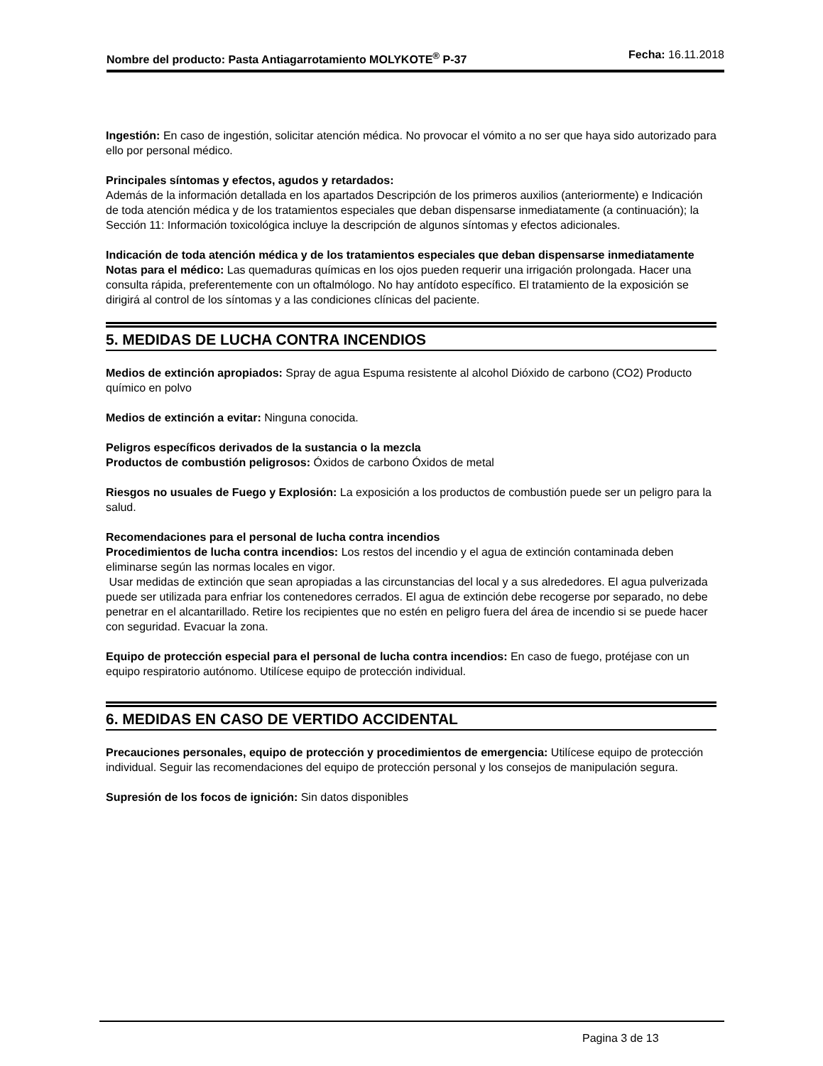Nombre del producto: Pasta Antiagarrotamiento MOLYKOTE<sup>®</sup> P-37
Fecha: 16.11.2018
Ingestión: En caso de ingestión, solicitar atención médica. No provocar el vómito a no ser que haya sido autorizado para ello por personal médico.
Principales síntomas y efectos, agudos y retardados:
Además de la información detallada en los apartados Descripción de los primeros auxilios (anteriormente) e Indicación de toda atención médica y de los tratamientos especiales que deban dispensarse inmediatamente (a continuación); la Sección 11: Información toxicológica incluye la descripción de algunos síntomas y efectos adicionales.
Indicación de toda atención médica y de los tratamientos especiales que deban dispensarse inmediatamente
Notas para el médico: Las quemaduras químicas en los ojos pueden requerir una irrigación prolongada. Hacer una consulta rápida, preferentemente con un oftalmólogo. No hay antídoto específico. El tratamiento de la exposición se dirigirá al control de los síntomas y a las condiciones clínicas del paciente.
5. MEDIDAS DE LUCHA CONTRA INCENDIOS
Medios de extinción apropiados: Spray de agua Espuma resistente al alcohol Dióxido de carbono (CO2) Producto químico en polvo
Medios de extinción a evitar: Ninguna conocida.
Peligros específicos derivados de la sustancia o la mezcla
Productos de combustión peligrosos: Óxidos de carbono Óxidos de metal
Riesgos no usuales de Fuego y Explosión: La exposición a los productos de combustión puede ser un peligro para la salud.
Recomendaciones para el personal de lucha contra incendios
Procedimientos de lucha contra incendios: Los restos del incendio y el agua de extinción contaminada deben eliminarse según las normas locales en vigor.
Usar medidas de extinción que sean apropiadas a las circunstancias del local y a sus alrededores. El agua pulverizada puede ser utilizada para enfriar los contenedores cerrados. El agua de extinción debe recogerse por separado, no debe penetrar en el alcantarillado. Retire los recipientes que no estén en peligro fuera del área de incendio si se puede hacer con seguridad. Evacuar la zona.
Equipo de protección especial para el personal de lucha contra incendios: En caso de fuego, protéjase con un equipo respiratorio autónomo. Utilícese equipo de protección individual.
6. MEDIDAS EN CASO DE VERTIDO ACCIDENTAL
Precauciones personales, equipo de protección y procedimientos de emergencia: Utilícese equipo de protección individual. Seguir las recomendaciones del equipo de protección personal y los consejos de manipulación segura.
Supresión de los focos de ignición: Sin datos disponibles
Pagina 3 de 13